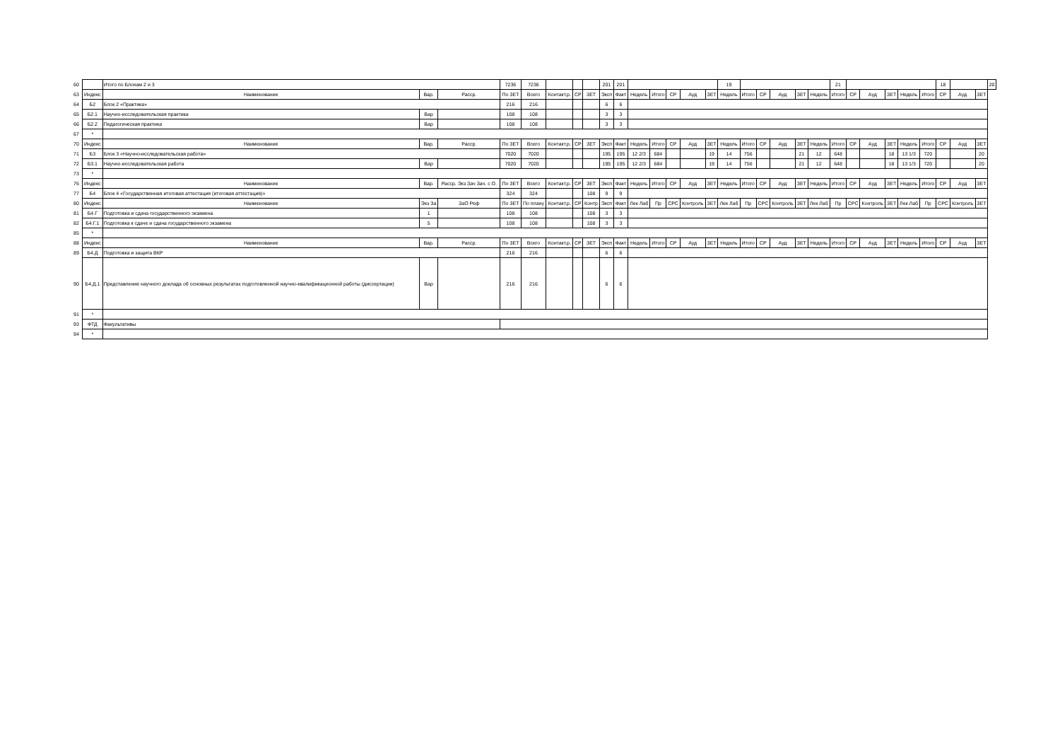| 60 | | Итого по Блокам 2 и 3 | | | 7236 | 7236 | | | | 201 | 201 | | | | | | 19 | | | | | | 21 | | | | | | 18 | | | 20 |
| 63 | Индекс | Наименование | Вар. | Расср. | По ЗЕТ | Всего | Контакт.р. | СР | ЗЕТ | Эксп | Факт | Недель | Итого | СР | Ауд | ЗЕТ | Недель | Итого | СР | Ауд | ЗЕТ | Недель | Итого | СР | Ауд | ЗЕТ | Недель | Итого | СР | Ауд | ЗЕТ | |
| 64 | Б2 | Блок 2 «Практика» | | | 216 | 216 | | | | 6 | 6 | | | | | | | | | | | | | | | | | | | | | |
| 65 | Б2.1 | Научно-исследовательская практика | Вар | | 108 | 108 | | | | 3 | 3 | | | | | | | | | | | | | | | | | | | | | |
| 66 | Б2.2 | Педагогическая практика | Вар | | 108 | 108 | | | | 3 | 3 | | | | | | | | | | | | | | | | | | | | | |
| 67 | * | | | | | | | | | | | | | | | | | | | | | | | | | | | | | | | |
| 70 | Индекс | Наименование | Вар. | Расср. | По ЗЕТ | Всего | Контакт.р. | СР | ЗЕТ | Эксп | Факт | Недель | Итого | СР | Ауд | ЗЕТ | Недель | Итого | СР | Ауд | ЗЕТ | Недель | Итого | СР | Ауд | ЗЕТ | Недель | Итого | СР | Ауд | ЗЕТ | |
| 71 | Б3 | Блок 3 «Научно-исследовательская работа» | | | 7020 | 7020 | | | | 195 | 195 | 12 2/3 | 684 | | | 19 | 14 | 756 | | | 21 | 12 | 648 | | | 18 | 13 1/3 | 720 | | | 20 | |
| 72 | Б3.1 | Научно-исследовательская работа | Вар | | 7020 | 7020 | | | | 195 | 195 | 12 2/3 | 684 | | | 19 | 14 | 756 | | | 21 | 12 | 648 | | | 18 | 13 1/3 | 720 | | | 20 | |
| 73 | * | | | | | | | | | | | | | | | | | | | | | | | | | | | | | | | |
| 76 | Индекс | Наименование | Вар. | Расср. Экз Зач Зач. с О. | По ЗЕТ | Всего | Контакт.р. | СР | ЗЕТ | Эксп | Факт | Недель | Итого | СР | Ауд | ЗЕТ | Недель | Итого | СР | Ауд | ЗЕТ | Недель | Итого | СР | Ауд | ЗЕТ | Недель | Итого | СР | Ауд | ЗЕТ | |
| 77 | Б4 | Блок 4 «Государственная итоговая аттестация (итоговая аттестация)» | | | 324 | 324 | | | 108 | 9 | 9 | | | | | | | | | | | | | | | | | | | | | |
| 80 | Индекс | Наименование | Экз За | ЗаО Реф | По ЗЕТ | По плану | Контакт.р. | СР | Контр | Эксп | Факт | Лек Лаб | Пр | СРС | Контроль | ЗЕТ | Лек Лаб | Пр | СРС | Контроль | ЗЕТ | Лек Лаб | Пр | СРС | Контроль | ЗЕТ | Лек Лаб | Пр | СРС | Контроль | ЗЕТ | |
| 81 | Б4.Г | Подготовка и сдача государственного экзамена | 1 | | 108 | 108 | | | 108 | 3 | 3 | | | | | | | | | | | | | | | | | | | | | |
| 82 | Б4.Г.1 | Подготовка к сдаче и сдача государственного экзамена | 5 | | 108 | 108 | | | 108 | 3 | 3 | | | | | | | | | | | | | | | | | | | | | |
| 85 | * | | | | | | | | | | | | | | | | | | | | | | | | | | | | | | | |
| 88 | Индекс | Наименование | Вар. | Расср. | По ЗЕТ | Всего | Контакт.р. | СР | ЗЕТ | Эксп | Факт | Недель | Итого | СР | Ауд | ЗЕТ | Недель | Итого | СР | Ауд | ЗЕТ | Недель | Итого | СР | Ауд | ЗЕТ | Недель | Итого | СР | Ауд | ЗЕТ | |
| 89 | Б4.Д | Подготовка и защита ВКР | | | 216 | 216 | | | | 6 | 6 | | | | | | | | | | | | | | | | | | | | | |
| 90 | Б4.Д.1 | Представление научного доклада об основных результатах подготовленной научно-квалификационной работы (диссертации) | Вар | | 216 | 216 | | | | 6 | 6 | | | | | | | | | | | | | | | | | | | | | |
| 91 | * | | | | | | | | | | | | | | | | | | | | | | | | | | | | | | | |
| 93 | ФТД | Факультативы | | | | | | | | | | | | | | | | | | | | | | | | | | | | | | |
| 94 | * | | | | | | | | | | | | | | | | | | | | | | | | | | | | | | | |